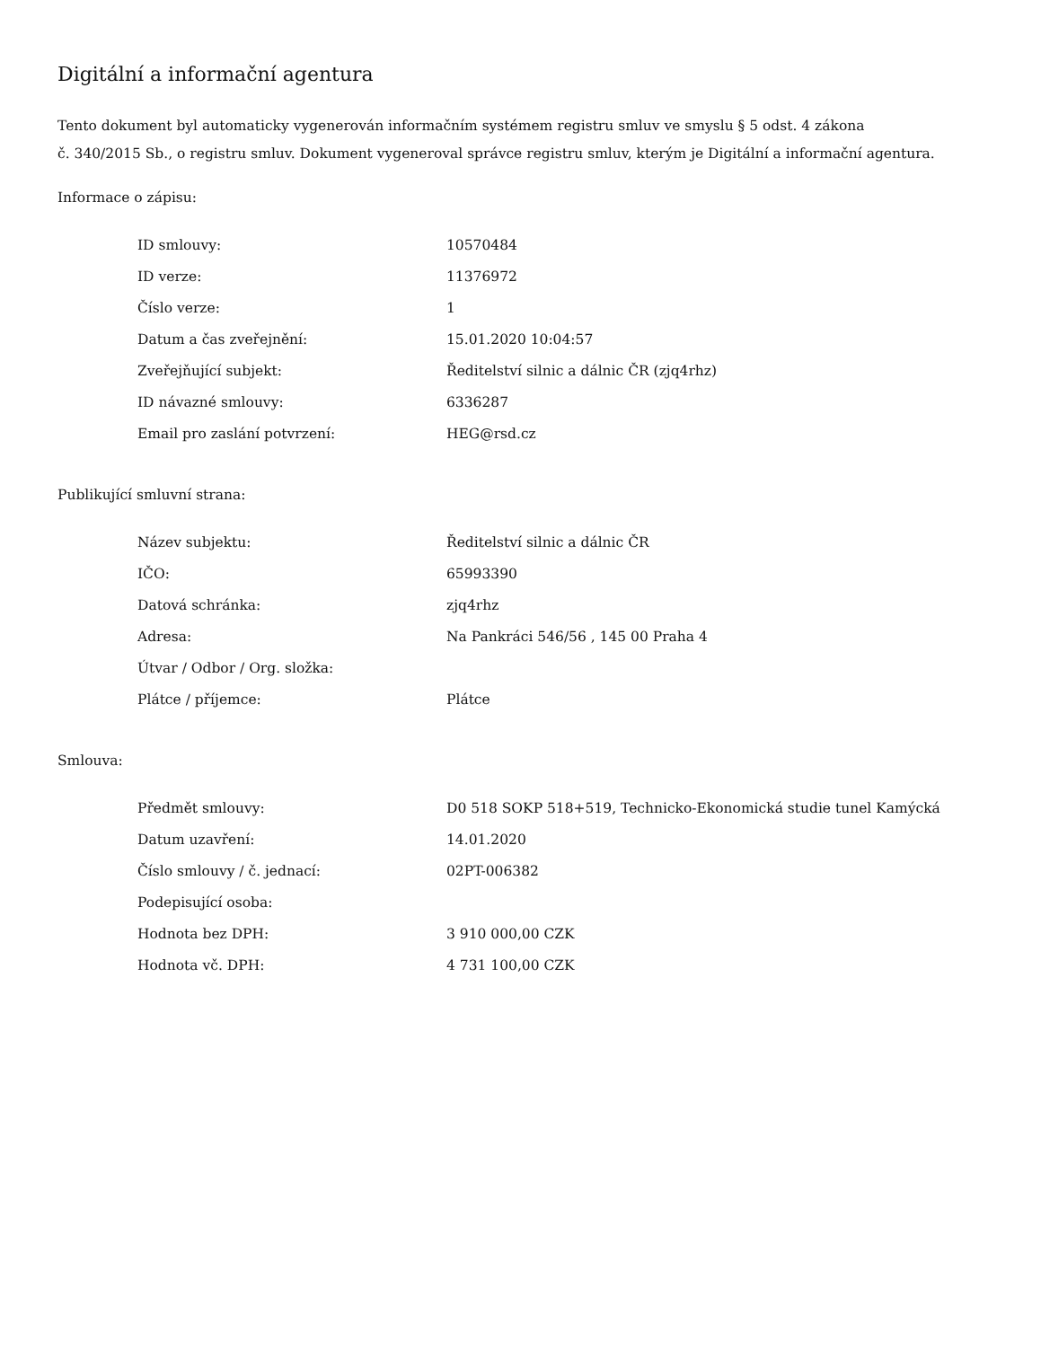Digitální a informační agentura
Tento dokument byl automaticky vygenerován informačním systémem registru smluv ve smyslu § 5 odst. 4 zákona
č. 340/2015 Sb., o registru smluv. Dokument vygeneroval správce registru smluv, kterým je Digitální a informační agentura.
Informace o zápisu:
| ID smlouvy: | 10570484 |
| ID verze: | 11376972 |
| Číslo verze: | 1 |
| Datum a čas zveřejnění: | 15.01.2020 10:04:57 |
| Zveřejňující subjekt: | Ředitelství silnic a dálnic ČR (zjq4rhz) |
| ID návazné smlouvy: | 6336287 |
| Email pro zaslání potvrzení: | HEG@rsd.cz |
Publikující smluvní strana:
| Název subjektu: | Ředitelství silnic a dálnic ČR |
| IČO: | 65993390 |
| Datová schránka: | zjq4rhz |
| Adresa: | Na Pankráci 546/56 , 145 00 Praha 4 |
| Útvar / Odbor / Org. složka: | |
| Plátce / příjemce: | Plátce |
Smlouva:
| Předmět smlouvy: | D0 518 SOKP 518+519, Technicko-Ekonomická studie tunel Kamýcká |
| Datum uzavření: | 14.01.2020 |
| Číslo smlouvy / č. jednací: | 02PT-006382 |
| Podepisující osoba: | |
| Hodnota bez DPH: | 3 910 000,00 CZK |
| Hodnota vč. DPH: | 4 731 100,00 CZK |